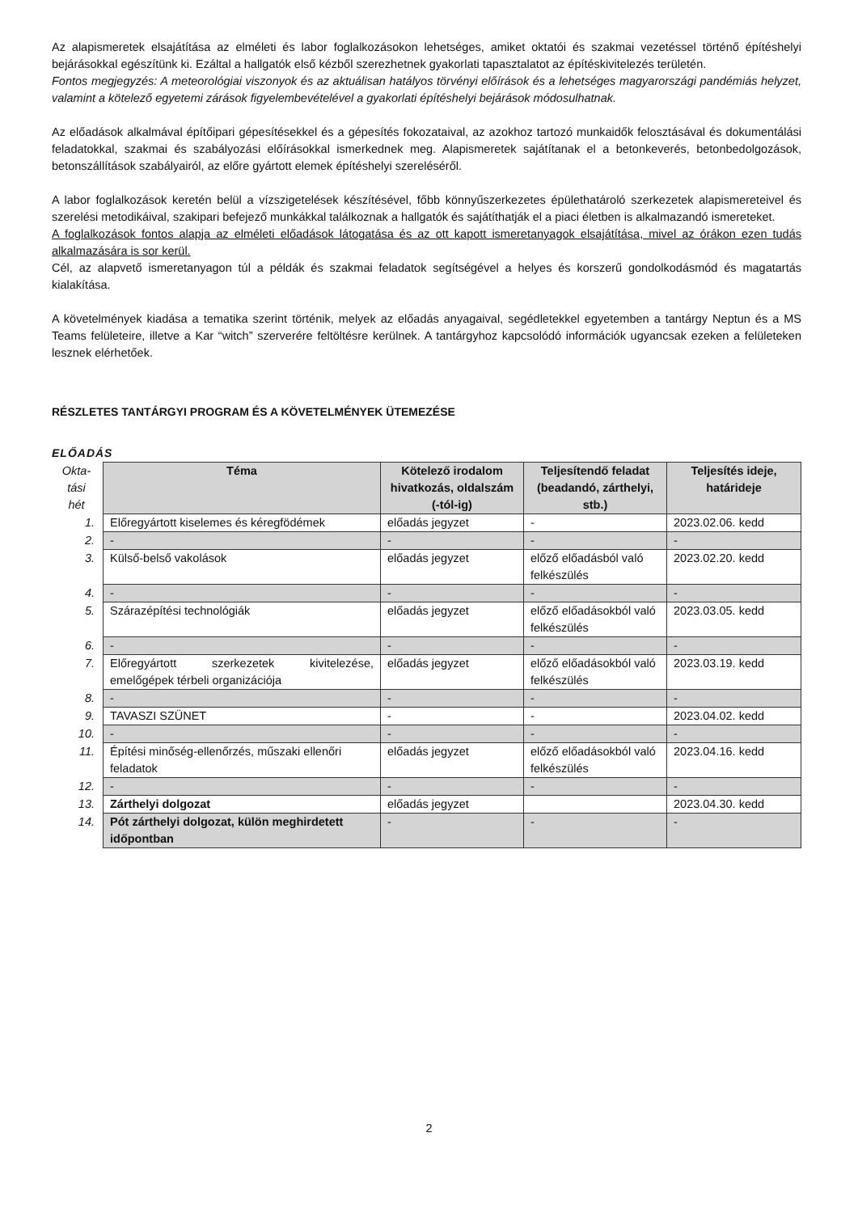Az alapismeretek elsajátítása az elméleti és labor foglalkozásokon lehetséges, amiket oktatói és szakmai vezetéssel történő építéshelyi bejárásokkal egészítünk ki. Ezáltal a hallgatók első kézből szerezhetnek gyakorlati tapasztalatot az építéskivitelezés területén.
Fontos megjegyzés: A meteorológiai viszonyok és az aktuálisan hatályos törvényi előírások és a lehetséges magyarországi pandémiás helyzet, valamint a kötelező egyetemi zárások figyelembevételével a gyakorlati építéshelyi bejárások módosulhatnak.
Az előadások alkalmával építőipari gépesítésekkel és a gépesítés fokozataival, az azokhoz tartozó munkaidők felosztásával és dokumentálási feladatokkal, szakmai és szabályozási előírásokkal ismerkednek meg. Alapismeretek sajátítanak el a betonkeverés, betonbedolgozások, betonszállítások szabályairól, az előre gyártott elemek építéshelyi szereléséről.
A labor foglalkozások keretén belül a vízszigetelések készítésével, főbb könnyűszerkezetes épülethatároló szerkezetek alapismereteivel és szerelési metodikáival, szakipari befejező munkákkal találkoznak a hallgatók és sajátíthatják el a piaci életben is alkalmazandó ismereteket.
A foglalkozások fontos alapja az elméleti előadások látogatása és az ott kapott ismeretanyagok elsajátítása, mivel az órákon ezen tudás alkalmazására is sor kerül.
Cél, az alapvető ismeretanyagon túl a példák és szakmai feladatok segítségével a helyes és korszerű gondolkodásmód és magatartás kialakítása.
A követelmények kiadása a tematika szerint történik, melyek az előadás anyagaival, segédletekkel egyetemben a tantárgy Neptun és a MS Teams felületeire, illetve a Kar “witch” szerverére feltöltésre kerülnek. A tantárgyhoz kapcsolódó információk ugyancsak ezeken a felületeken lesznek elérhetőek.
RÉSZLETES TANTÁRGYI PROGRAM ÉS A KÖVETELMÉNYEK ÜTEMEZÉSE
ELŐADÁS
| Okta- tási hét | Téma | Kötelező irodalom hivatkozás, oldalszám (-tól-ig) | Teljesítendő feladat (beadandó, zárthelyi, stb.) | Teljesítés ideje, határideje |
| --- | --- | --- | --- | --- |
| 1. | Előregyártott kiselemes és kéregfödémek | előadás jegyzet | - | 2023.02.06. kedd |
| 2. | - | - | - | - |
| 3. | Külső-belső vakolások | előadás jegyzet | előző előadásból való felkészülés | 2023.02.20. kedd |
| 4. | - | - | - | - |
| 5. | Szárazépítési technológiák | előadás jegyzet | előző előadásokból való felkészülés | 2023.03.05. kedd |
| 6. | - | - | - | - |
| 7. | Előregyártott szerkezetek kivitelezése, emelőgépek térbeli organizációja | előadás jegyzet | előző előadásokból való felkészülés | 2023.03.19. kedd |
| 8. | - | - | - | - |
| 9. | TAVASZI SZÜNET | - | - | 2023.04.02. kedd |
| 10. | - | - | - | - |
| 11. | Építési minőség-ellenőrzés, műszaki ellenőri feladatok | előadás jegyzet | előző előadásokból való felkészülés | 2023.04.16. kedd |
| 12. | - | - | - | - |
| 13. | Zárthelyi dolgozat | előadás jegyzet | | 2023.04.30. kedd |
| 14. | Pót zárthelyi dolgozat, külön meghirdetett időpontban | - | - | - |
2